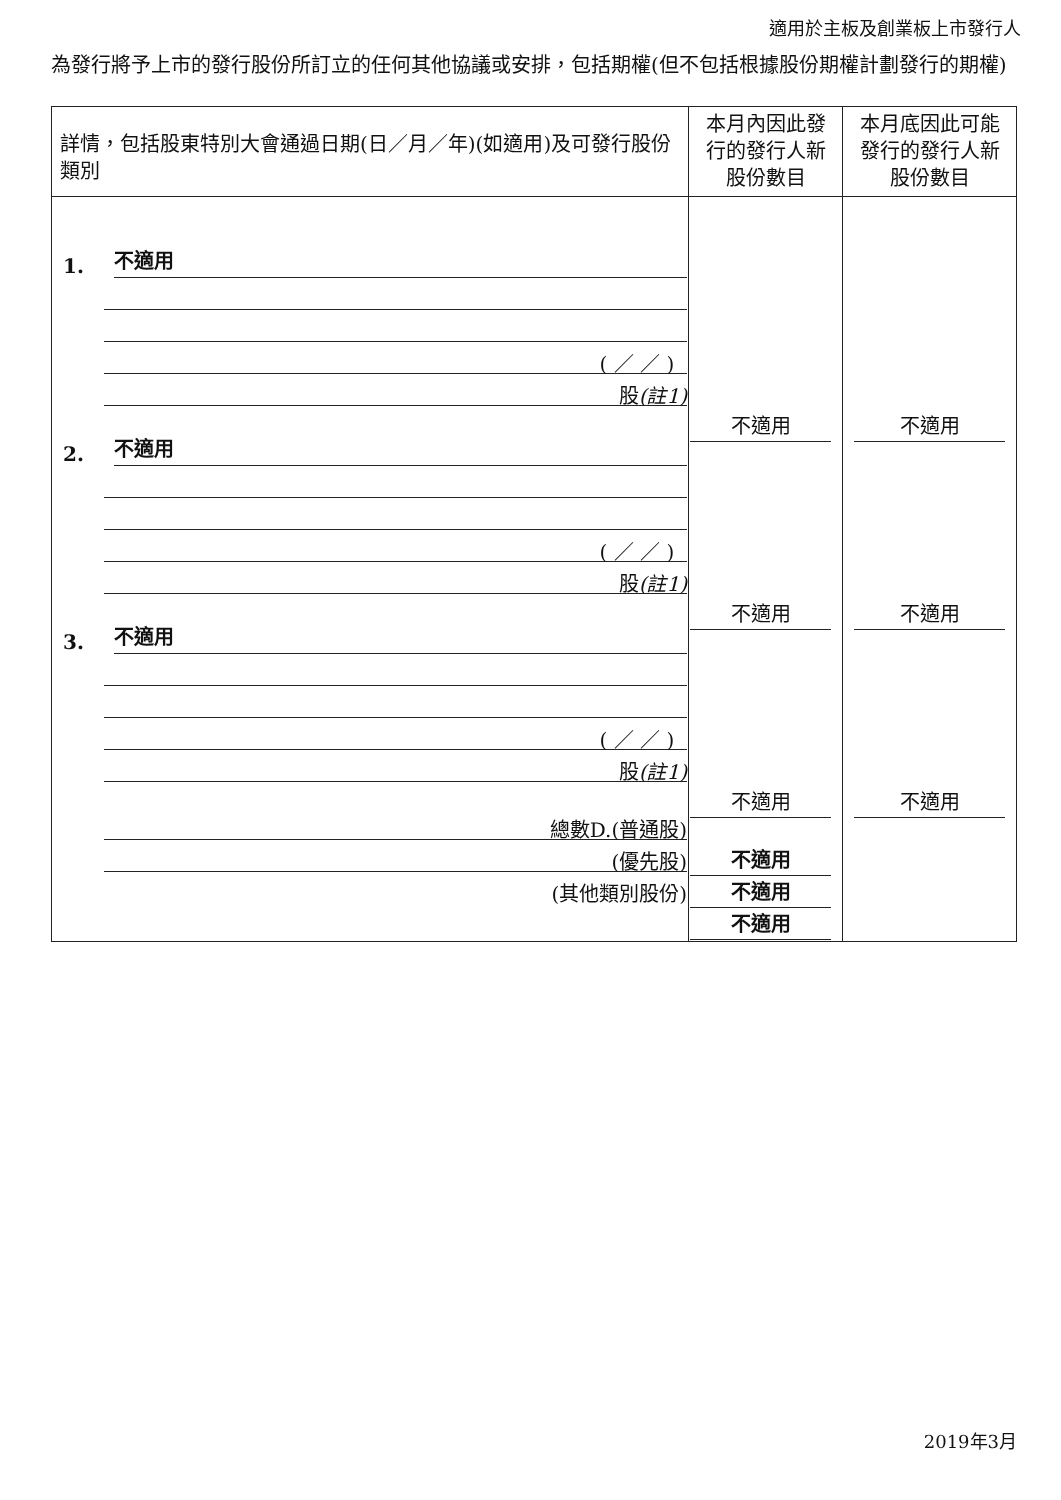適用於主板及創業板上市發行人
為發行將予上市的發行股份所訂立的任何其他協議或安排，包括期權(但不包括根據股份期權計劃發行的期權)
| 詳情，包括股東特別大會通過日期(日／月／年)(如適用)及可發行股份類別 | 本月內因此發行的發行人新股份數目 | 本月底因此可能發行的發行人新股份數目 |
| --- | --- | --- |
| 1. 不適用 ( ／ ／ ) 股 (註1) 2. 不適用 ( ／ ／ ) 股 (註1) 3. 不適用 ( ／ ／ ) 股 (註1) 總數D.(普通股) (優先股) (其他類別股份) | 不適用 不適用 不適用 不適用 不適用 不適用 | 不適用 不適用 不適用 |
2019年3月